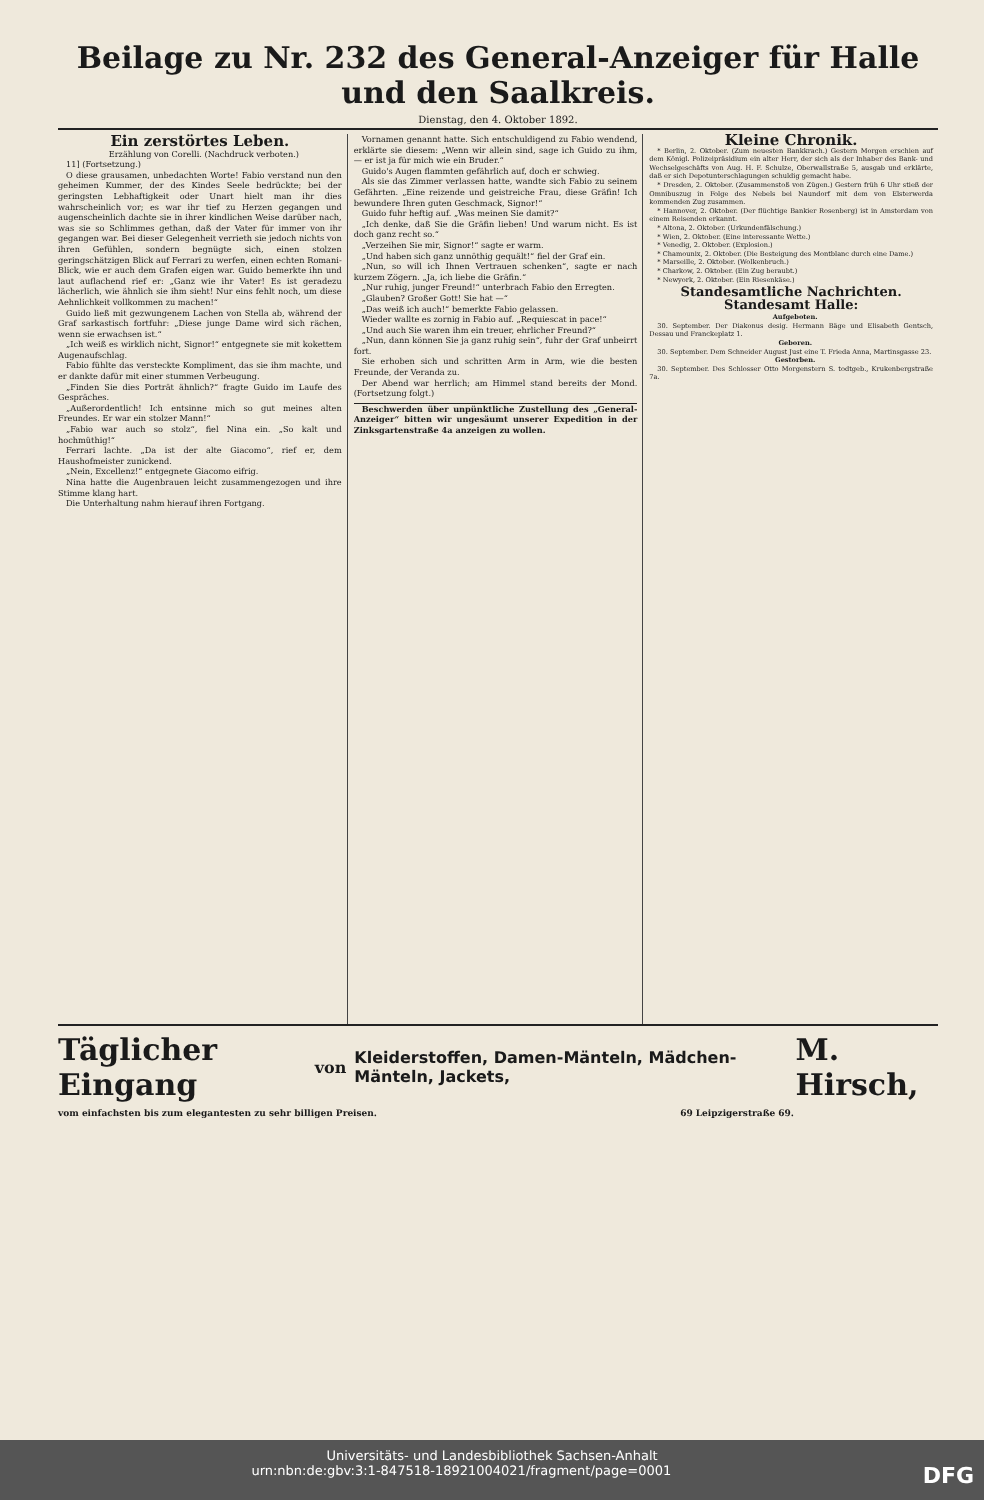Beilage zu Nr. 232 des General-Anzeiger für Halle und den Saalkreis.
Dienstag, den 4. Oktober 1892.
Ein zerstörtes Leben.
Erzählung von Corelli. (Nachdruck verboten.)
11] (Fortsetzung.)
O diese grausamen, unbedachten Worte! Fabio verstand nun den geheimen Kummer, der des Kindes Seele bedrückte; bei der geringsten Lebhaftigkeit oder Unart hielt man ihr dies wahrscheinlich vor; es war ihr tief zu Herzen gegangen und augenscheinlich dachte sie in ihrer kindlichen Weise darüber nach, was sie so Schlimmes gethan, daß der Vater für immer von ihr gegangen war. Bei dieser Gelegenheit verrieth sie jedoch nichts von ihren Gefühlen, sondern begnügte sich, einen stolzen geringschätzigen Blick auf Ferrari zu werfen, einen echten Romani-Blick, wie er auch dem Grafen eigen war. Guido bemerkte ihn und laut auflachend rief er: „Ganz wie ihr Vater! Es ist geradezu lächerlich, wie ähnlich sie ihm sieht! Nur eins fehlt noch, um diese Aehnlichkeit vollkommen zu machen!“
Guido ließ mit gezwungenem Lachen von Stella ab, während der Graf sarkastisch fortfuhr: „Diese junge Dame wird sich rächen, wenn sie erwachsen ist.“
„Ich weiß es wirklich nicht, Signor!“ entgegnete sie mit kokettem Augenaufschlag.
Fabio fühlte das versteckte Kompliment, das sie ihm machte, und er dankte dafür mit einer stummen Verbeugung.
„Finden Sie dies Porträt ähnlich?“ fragte Guido im Laufe des Gespräches.
„Außerordentlich! Ich entsinne mich so gut meines alten Freundes. Er war ein stolzer Mann!“
„Fabio war auch so stolz“, fiel Nina ein. „So kalt und hochmüthig!“
Ferrari lachte. „Da ist der alte Giacomo“, rief er, dem Haushofmeister zunickend.
„Nein, Excellenz!“ entgegnete Giacomo eifrig.
Nina hatte die Augenbrauen leicht zusammengezogen und ihre Stimme klang hart.
Die Unterhaltung nahm hierauf ihren Fortgang.
Vornamen genannt hatte. Sich entschuldigend zu Fabio wendend, erklärte sie diesem: „Wenn wir allein sind, sage ich Guido zu ihm, — er ist ja für mich wie ein Bruder.“
Guido's Augen flammten gefährlich auf, doch er schwieg.
Als sie das Zimmer verlassen hatte, wandte sich Fabio zu seinem Gefährten. „Eine reizende und geistreiche Frau, diese Gräfin! Ich bewundere Ihren guten Geschmack, Signor!“
Guido fuhr heftig auf. „Was meinen Sie damit?“
„Ich denke, daß Sie die Gräfin lieben! Und warum nicht. Es ist doch ganz recht so.“
„Verzeihen Sie mir, Signor!“ sagte er warm.
„Und haben sich ganz unnöthig gequält!“ fiel der Graf ein.
„Nun, so will ich Ihnen Vertrauen schenken“, sagte er nach kurzem Zögern. „Ja, ich liebe die Gräfin.“
„Nur ruhig, junger Freund!“ unterbrach Fabio den Erregten.
„Glauben? Großer Gott! Sie hat —“
„Das weiß ich auch!“ bemerkte Fabio gelassen.
Wieder wallte es zornig in Fabio auf. „Requiescat in pace!“
„Und auch Sie waren ihm ein treuer, ehrlicher Freund?“
„Nun, dann können Sie ja ganz ruhig sein“, fuhr der Graf unbeirrt fort.
Sie erhoben sich und schritten Arm in Arm, wie die besten Freunde, der Veranda zu.
Der Abend war herrlich; am Himmel stand bereits der Mond. (Fortsetzung folgt.)
Beschwerden über unpünktliche Zustellung des „General-Anzeiger“ bitten wir ungesäumt unserer Expedition in der Zinksgartenstraße 4a anzeigen zu wollen.
Kleine Chronik.
* Berlin, 2. Oktober. (Zum neuesten Bankkrach.) Gestern Morgen erschien auf dem Königl. Polizeipräsidium ein alter Herr, der sich als der Inhaber des Bank- und Wechselgeschäfts von Aug. H. F. Schulze, Oberwallstraße 5, ausgab und erklärte, daß er sich Depotunterschlagungen schuldig gemacht habe.
* Dresden, 2. Oktober. (Zusammenstoß von Zügen.) Gestern früh 6 Uhr stieß der Omnibuszug in Folge des Nebels bei Naundorf mit dem von Elsterwerda kommenden Zug zusammen.
* Hannover, 2. Oktober. (Der flüchtige Bankier Rosenberg) ist in Amsterdam von einem Reisenden erkannt.
* Altona, 2. Oktober. (Urkundenfälschung.)
* Wien, 2. Oktober. (Eine interessante Wette.)
* Venedig, 2. Oktober. (Explosion.)
* Chamounix, 2. Oktober. (Die Besteigung des Montblanc durch eine Dame.)
* Marseille, 2. Oktober. (Wolkenbruch.)
* Charkow, 2. Oktober. (Ein Zug beraubt.)
* Newyork, 2. Oktober. (Ein Riesenkäse.)
Standesamtliche Nachrichten.
Standesamt Halle:
Aufgeboten.
30. September. Der Diakonus desig. Hermann Bäge und Elisabeth Gentsch, Dessau und Franckeplatz 1.
Geboren.
30. September. Dem Schneider August Just eine T. Frieda Anna, Martinsgasse 23.
Gestorben.
30. September. Des Schlosser Otto Morgenstern S. todtgeb., Krukenbergstraße 7a.
Täglicher Eingang von Kleiderstoffen, Damen-Mänteln, Mädchen-Mänteln, Jackets, M. Hirsch,
vom einfachsten bis zum elegantesten zu sehr billigen Preisen. 69 Leipzigerstraße 69.
Universitäts- und Landesbibliothek Sachsen-Anhalt
urn:nbn:de:gbv:3:1-847518-18921004021/fragment/page=0001 DFG